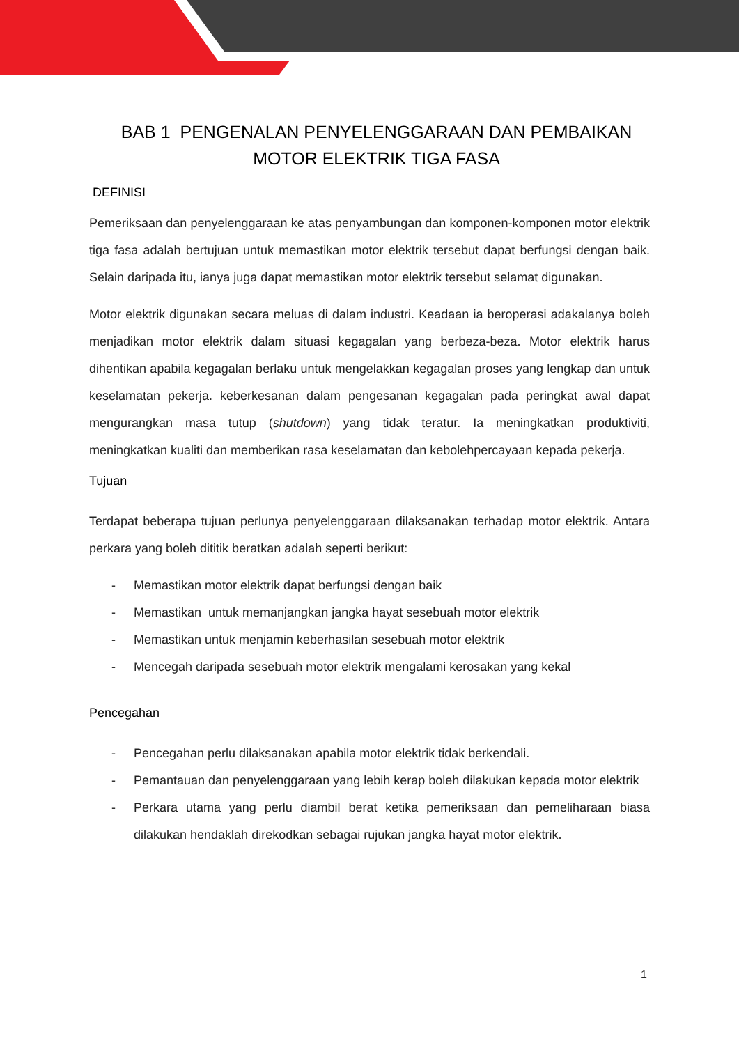BAB 1 PENGENALAN PENYELENGGARAAN DAN PEMBAIKAN MOTOR ELEKTRIK TIGA FASA
DEFINISI
Pemeriksaan dan penyelenggaraan ke atas penyambungan dan komponen-komponen motor elektrik tiga fasa adalah bertujuan untuk memastikan motor elektrik tersebut dapat berfungsi dengan baik. Selain daripada itu, ianya juga dapat memastikan motor elektrik tersebut selamat digunakan.
Motor elektrik digunakan secara meluas di dalam industri. Keadaan ia beroperasi adakalanya boleh menjadikan motor elektrik dalam situasi kegagalan yang berbeza-beza. Motor elektrik harus dihentikan apabila kegagalan berlaku untuk mengelakkan kegagalan proses yang lengkap dan untuk keselamatan pekerja. keberkesanan dalam pengesanan kegagalan pada peringkat awal dapat mengurangkan masa tutup (shutdown) yang tidak teratur. Ia meningkatkan produktiviti, meningkatkan kualiti dan memberikan rasa keselamatan dan kebolehpercayaan kepada pekerja.
Tujuan
Terdapat beberapa tujuan perlunya penyelenggaraan dilaksanakan terhadap motor elektrik. Antara perkara yang boleh dititik beratkan adalah seperti berikut:
- Memastikan motor elektrik dapat berfungsi dengan baik
- Memastikan untuk memanjangkan jangka hayat sesebuah motor elektrik
- Memastikan untuk menjamin keberhasilan sesebuah motor elektrik
- Mencegah daripada sesebuah motor elektrik mengalami kerosakan yang kekal
Pencegahan
- Pencegahan perlu dilaksanakan apabila motor elektrik tidak berkendali.
- Pemantauan dan penyelenggaraan yang lebih kerap boleh dilakukan kepada motor elektrik
- Perkara utama yang perlu diambil berat ketika pemeriksaan dan pemeliharaan biasa dilakukan hendaklah direkodkan sebagai rujukan jangka hayat motor elektrik.
1